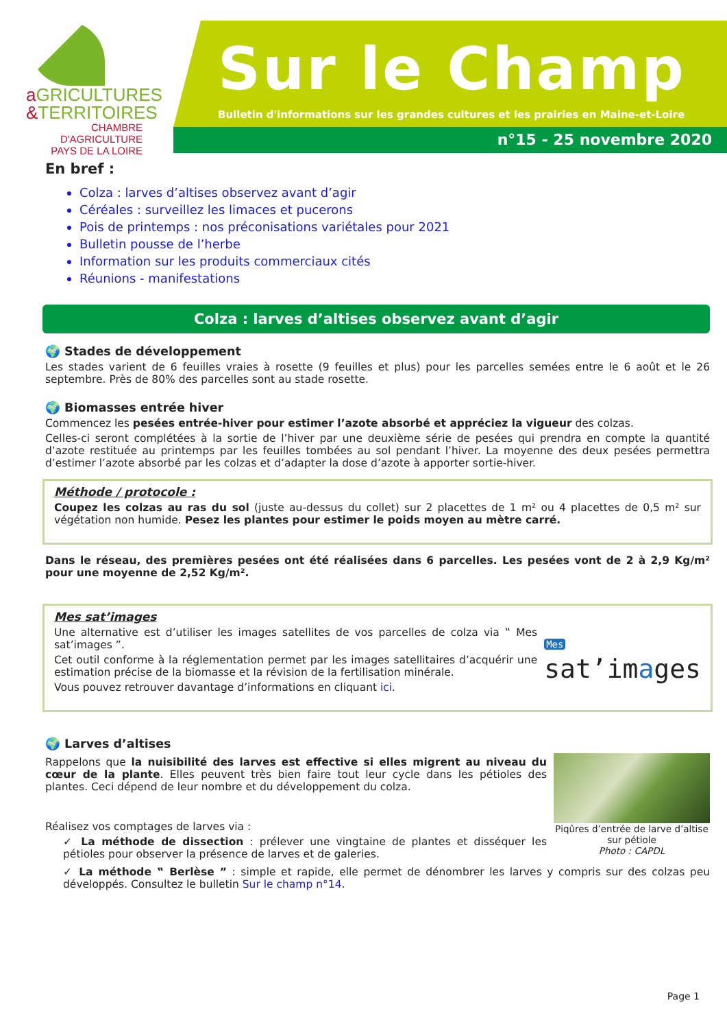aGRICULTURES
&TERRITOIRES
CHAMBRE D'AGRICULTURE
PAYS DE LA LOIRE
Sur le Champ
Bulletin d'informations sur les grandes cultures et les prairies en Maine-et-Loire
n°15 - 25 novembre 2020
En bref :
Colza : larves d’altises observez avant d’agir
Céréales : surveillez les limaces et pucerons
Pois de printemps : nos préconisations variétales pour 2021
Bulletin pousse de l’herbe
Information sur les produits commerciaux cités
Réunions - manifestations
Colza : larves d’altises observez avant d’agir
🌍 Stades de développement
Les stades varient de 6 feuilles vraies à rosette (9 feuilles et plus) pour les parcelles semées entre le 6 août et le 26 septembre. Près de 80% des parcelles sont au stade rosette.
🌍 Biomasses entrée hiver
Commencez les pesées entrée-hiver pour estimer l’azote absorbé et appréciez la vigueur des colzas.
Celles-ci seront complétées à la sortie de l’hiver par une deuxième série de pesées qui prendra en compte la quantité d’azote restituée au printemps par les feuilles tombées au sol pendant l’hiver. La moyenne des deux pesées permettra d’estimer l’azote absorbé par les colzas et d’adapter la dose d’azote à apporter sortie-hiver.
Méthode / protocole :
Coupez les colzas au ras du sol (juste au-dessus du collet) sur 2 placettes de 1 m² ou 4 placettes de 0,5 m² sur végétation non humide. Pesez les plantes pour estimer le poids moyen au mètre carré.
Dans le réseau, des premières pesées ont été réalisées dans 6 parcelles. Les pesées vont de 2 à 2,9 Kg/m² pour une moyenne de 2,52 Kg/m².
Mes sat’images
Une alternative est d’utiliser les images satellites de vos parcelles de colza via ‟ Mes sat’images ”.
Cet outil conforme à la réglementation permet par les images satellitaires d’acquérir une estimation précise de la biomasse et la révision de la fertilisation minérale.
Vous pouvez retrouver davantage d’informations en cliquant ici.
Mes
sat’images
🌍 Larves d’altises
Rappelons que la nuisibilité des larves est effective si elles migrent au niveau du cœur de la plante. Elles peuvent très bien faire tout leur cycle dans les pétioles des plantes. Ceci dépend de leur nombre et du développement du colza.
Réalisez vos comptages de larves via :
✓ La méthode de dissection : prélever une vingtaine de plantes et disséquer les pétioles pour observer la présence de larves et de galeries.
Piqûres d’entrée de larve d’altise sur pétiole
Photo : CAPDL
✓ La méthode ‟ Berlèse ” : simple et rapide, elle permet de dénombrer les larves y compris sur des colzas peu développés. Consultez le bulletin Sur le champ n°14.
Page 1